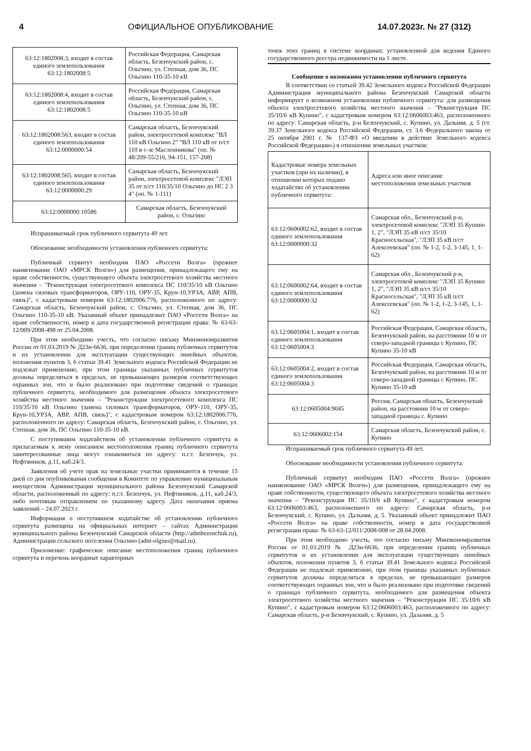4 ОФИЦИАЛЬНОЕ ОПУБЛИКОВАНИЕ 14.07.2023г. № 27 (312)
| 63:12:1802008:3, входит в состав единого землепользования 63:12:1802008:5 | Российская Федерация, Самарская область, Безенчукский район, с. Ольгино, ул. Степная, дом 36, ПС Ольгино 110-35-10 кВ |
| 63:12:1802008:4, входит в состав единого землепользования 63:12:1802008:5 | Российская Федерация, Самарская область, Безенчукский район, с. Ольгино, ул. Степная, дом 36, ПС Ольгино 110-35-10 кВ |
| 63:12:1802008:563, входит в состав единого землепользования 63:12:0000000:54 | Самарская область, Безенчукский район, электросетевой комплекс "ВЛ 110 кВ Ольгино 2" "ВЛ 110 кВ от п/ст 110 в с-зе Масленникова" (оп. № 48/209-55/216, 94-151, 157-208) |
| 63:12:1802008:565, входит в состав единого землепользования 63:12:0000000:29 | Самарская область, Безенчукский район, электросетевой комплекс "ЛЭП 35 от п/ст 110/35/10 Ольгино до НС 2 3 4" (оп. № 1-111) |
| 63:12:0000000:10586 | Самарская область, Безенчукский район, с. Ольгино |
Испрашиваемый срок публичного сервитута 49 лет.
Обоснование необходимости установления публичного сервитута:
Публичный сервитут необходим ПАО «Россети Волга» (прежнее наименование ОАО «МРСК Волги») для размещения, принадлежащего ему на праве собственности, существующего объекта электросетевого хозяйства местного значения – "Реконструкция электросетевого комплекса ПС 110/35/10 кВ Ольгино (замена силовых трансформаторов, ОРУ-110, ОРУ-35, Крун-10,УРЗА, АВР, АПВ, связь)", с кадастровым номером 63:12:1802006:776, расположенного по адресу: Самарская область, Безенчукский район, с. Ольгино, ул. Степная, дом 36, ПС Ольгино 110-35-10 кВ. Указанный объект принадлежит ПАО «Россети Волга» на праве собственности, номер и дата государственной регистрации права: № 63-63-12/009/2008-498 от 25.04.2008.
При этом необходимо учесть, что согласно письму Минэкономразвития России от 01.03.2019 № Д23и-6636, при определении границ публичных сервитутов и их установлении для эксплуатации существующих линейных объектов, положения пунктов 3, 6 статьи 39.41 Земельного кодекса Российской Федерации не подлежат применению, при этом границы указанных публичных сервитутов должны определяться в пределах, не превышающих размеров соответствующих охранных зон, что и было реализовано при подготовке сведений о границах публичного сервитута, необходимого для размещения объекта электросетевого хозяйства местного значения – "Реконструкция электросетевого комплекса ПС 110/35/10 кВ Ольгино (замена силовых трансформаторов, ОРУ-110, ОРУ-35, Крун-10,УРЗА, АВР, АПВ, связь)", с кадастровым номером 63:12:1802006:776, расположенного по адресу: Самарская область, Безенчукский район, с. Ольгино, ул. Степная, дом 36, ПС Ольгино 110-35-10 кВ.
С поступившим ходатайством об установлении публичного сервитута и прилагаемым к нему описанием местоположения границ публичного сервитута заинтересованные лица могут ознакомиться по адресу: п.г.т. Безенчук, ул. Нефтяников, д.11, каб.24/3.
Заявления об учете прав на земельные участки принимаются в течение 15 дней со дня опубликования сообщения в Комитете по управлению муниципальным имуществом Администрации муниципального района Безенчукский Самарской области, расположенный по адресу: п.г.т. Безенчук, ул. Нефтяников, д.11, каб.24/3, либо почтовым отправлением по указанному адресу. Дата окончания приема заявлений – 24.07.2023 г.
Информация о поступившем ходатайстве об установлении публичного сервитута размещена на официальных интернет – сайтах Администрации муниципального района Безенчукский Самарской области (http://admbezenchuk.ru), Администрации сельского поселения Ольгино (adm-olgino@mail.ru).
Приложение: графическое описание местоположения границ публичного сервитута и перечень координат характерных
точек этих границ в системе координат, установленной для ведения Единого государственного реестра недвижимости на 1 листе.
Сообщение о возможном установлении публичного сервитута
В соответствии со статьей 39.42 Земельного кодекса Российской Федерации Администрация муниципального района Безенчукский Самарской области информирует о возможном установлении публичного сервитута: для размещения объекта электросетевого хозяйства местного значения – "Реконструкция ПС 35/10/6 кВ Купино", с кадастровым номером 63:12:0606003:463, расположенного по адресу: Самарская область, р-н Безенчукский, с. Купино, ул. Дальняя, д. 5 (ст. 39.37 Земельного кодекса Российской Федерации, ст. 3.6 Федерального закона от 25 октября 2001 г. № 137-ФЗ «О введении в действие Земельного кодекса Российской Федерации») в отношении земельных участков:
| Кадастровые номера земельных участков (при их наличии), в отношении которых подано ходатайство об установлении публичного сервитута: | Адреса или иное описание местоположения земельных участков |
| 63:12:0606002:62, входит в состав единого землепользования 63:12:0000000:32 | Самарская обл., Безенчукский р-н, электросетевой комплекс "ЛЭП 35 Купино 1, 2", "ЛЭП 35 кВ п/ст 35/10 Красносельская", "ЛЭП 35 кВ п/ст Алексеевская" (оп. № 1-2, 1-2, 3-145, 1, 1-62) |
| 63:12:0606002:64, входит в состав единого землепользования 63:12:0000000:32 | Самарская обл., Безенчукский р-н, электросетевой комплекс "ЛЭП 35 Купино 1, 2", "ЛЭП 35 кВ п/ст 35/10 Красносельская", "ЛЭП 35 кВ п/ст Алексеевская" (оп. № 1-2, 1-2, 3-145, 1, 1-62) |
| 63:12:0605004:1, входит в состав единого землепользования 63:12:0605004:3 | Российская Федерация, Самарская область, Безенчукский район, на расстоянии 10 м от северо-западной границы с Купино, ПС Купино 35-10 кВ |
| 63:12:0605004:2, входит в состав единого землепользования 63:12:0605004:3 | Российская Федерация, Самарская область, Безенчукский район, на расстоянии 10 м от северо-западной границы с Купино, ПС Купино 35-10 кВ |
| 63:12:0605004:9045 | Россия, Самарская область, Безенчукский район, на расстоянии 10 м от северо-западной границы с. Купино |
| 63:12:0606002:154 | Самарская область, Безенчукский район, с. Купино |
Испрашиваемый срок публичного сервитута 49 лет.
Обоснование необходимости установления публичного сервитута:
Публичный сервитут необходим ПАО «Россети Волга» (прежнее наименование ОАО «МРСК Волги») для размещения, принадлежащего ему на праве собственности, существующего объекта электросетевого хозяйства местного значения – "Реконструкция ПС 35/10/6 кВ Купино", с кадастровым номером 63:12:0606003:463, расположенного по адресу: Самарская область, р-н Безенчукский, с. Купино, ул. Дальняя, д. 5. Указанный объект принадлежит ПАО «Россети Волга» на праве собственности, номер и дата государственной регистрации права: № 63-63-12/011/2008-008 от 28.04.2008.
При этом необходимо учесть, что согласно письму Минэкономразвития России от 01.03.2019 № Д23и-6636, при определении границ публичных сервитутов и их установлении для эксплуатации существующих линейных объектов, положения пунктов 3, 6 статьи 39.41 Земельного кодекса Российской Федерации не подлежат применению, при этом границы указанных публичных сервитутов должны определяться в пределах, не превышающих размеров соответствующих охранных зон, что и было реализовано при подготовке сведений о границах публичного сервитута, необходимого для размещения объекта электросетевого хозяйства местного значения – "Реконструкция ПС 35/10/6 кВ Купино", с кадастровым номером 63:12:0606003:463, расположенного по адресу: Самарская область, р-н Безенчукский, с. Купино, ул. Дальняя, д. 5